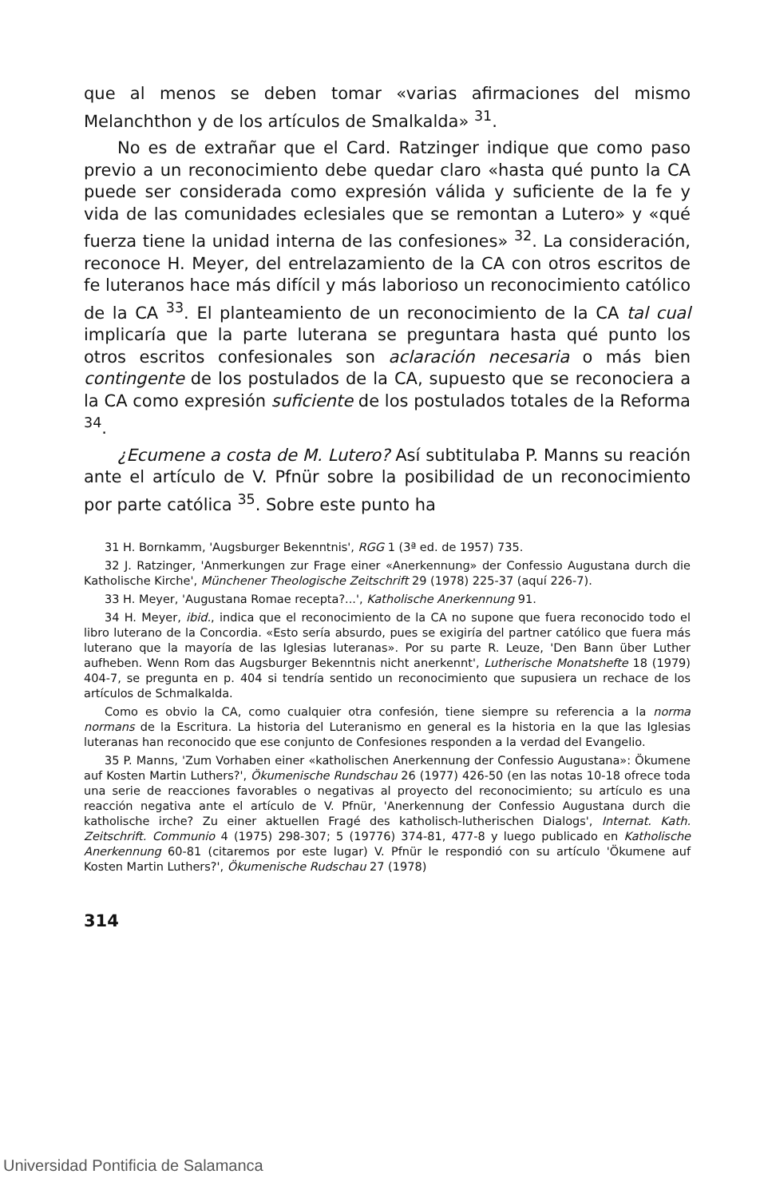que al menos se deben tomar «varias afirmaciones del mismo Melanchthon y de los artículos de Smalkalda» <sup>31</sup>.
No es de extrañar que el Card. Ratzinger indique que como paso previo a un reconocimiento debe quedar claro «hasta qué punto la CA puede ser considerada como expresión válida y suficiente de la fe y vida de las comunidades eclesiales que se remontan a Lutero» y «qué fuerza tiene la unidad interna de las confesiones» <sup>32</sup>. La consideración, reconoce H. Meyer, del entrelazamiento de la CA con otros escritos de fe luteranos hace más difícil y más laborioso un reconocimiento católico de la CA <sup>33</sup>. El planteamiento de un reconocimiento de la CA tal cual implicaría que la parte luterana se preguntara hasta qué punto los otros escritos confesionales son aclaración necesaria o más bien contingente de los postulados de la CA, supuesto que se reconociera a la CA como expresión suficiente de los postulados totales de la Reforma <sup>34</sup>.
¿Ecumene a costa de M. Lutero? Así subtitulaba P. Manns su reación ante el artículo de V. Pfnür sobre la posibilidad de un reconocimiento por parte católica <sup>35</sup>. Sobre este punto ha
31 H. Bornkamm, 'Augsburger Bekenntnis', RGG 1 (3ª ed. de 1957) 735.
32 J. Ratzinger, 'Anmerkungen zur Frage einer «Anerkennung» der Confessio Augustana durch die Katholische Kirche', Münchener Theologische Zeitschrift 29 (1978) 225-37 (aquí 226-7).
33 H. Meyer, 'Augustana Romae recepta?...', Katholische Anerkennung 91.
34 H. Meyer, ibid., indica que el reconocimiento de la CA no supone que fuera reconocido todo el libro luterano de la Concordia. «Esto sería absurdo, pues se exigiría del partner católico que fuera más luterano que la mayoría de las Iglesias luteranas». Por su parte R. Leuze, 'Den Bann über Luther aufheben. Wenn Rom das Augsburger Bekenntnis nicht anerkennt', Lutherische Monatshefte 18 (1979) 404-7, se pregunta en p. 404 si tendría sentido un reconocimiento que supusiera un rechace de los artículos de Schmalkalda.
Como es obvio la CA, como cualquier otra confesión, tiene siempre su referencia a la norma normans de la Escritura. La historia del Luteranismo en general es la historia en la que las Iglesias luteranas han reconocido que ese conjunto de Confesiones responden a la verdad del Evangelio.
35 P. Manns, 'Zum Vorhaben einer «katholischen Anerkennung der Confessio Augustana»: Ökumene auf Kosten Martin Luthers?', Ökumenische Rundschau 26 (1977) 426-50 (en las notas 10-18 ofrece toda una serie de reacciones favorables o negativas al proyecto del reconocimiento; su artículo es una reacción negativa ante el artículo de V. Pfnür, 'Anerkennung der Confessio Augustana durch die katholische irche? Zu einer aktuellen Fragé des katholisch-lutherischen Dialogs', Internat. Kath. Zeitschrift. Communio 4 (1975) 298-307; 5 (19776) 374-81, 477-8 y luego publicado en Katholische Anerkennung 60-81 (citaremos por este lugar) V. Pfnür le respondió con su artículo 'Ökumene auf Kosten Martin Luthers?', Ökumenische Rudschau 27 (1978)
314
Universidad Pontificia de Salamanca